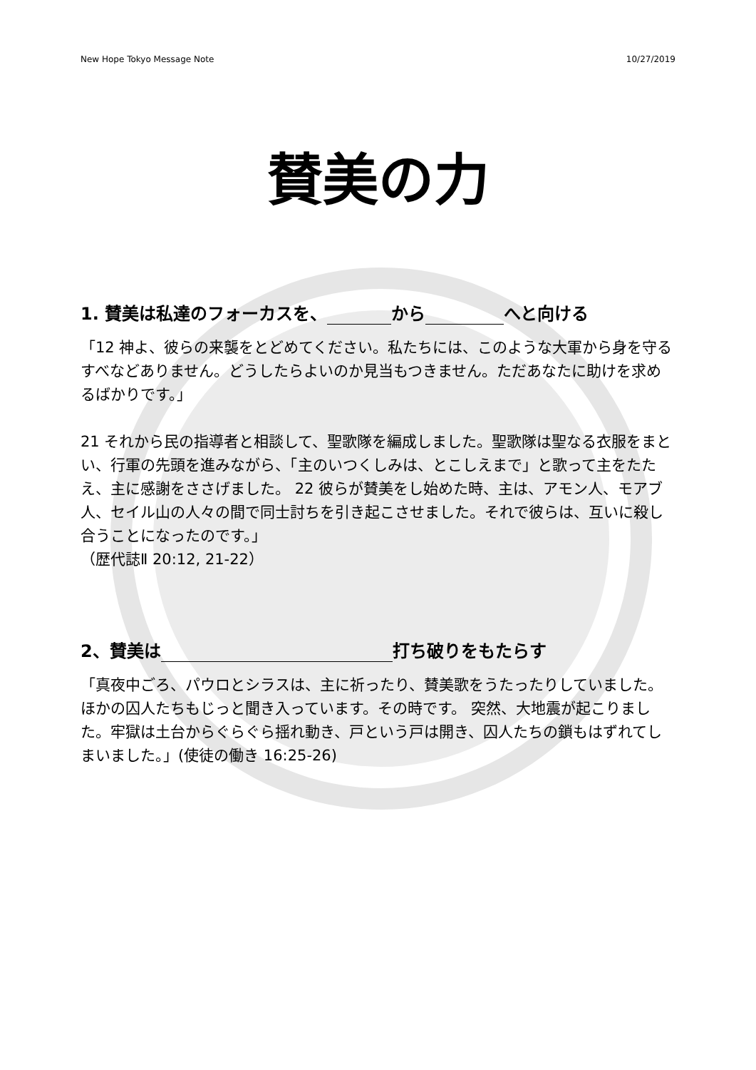New Hope Tokyo Message Note 10/27/2019
賛美の力
1. 賛美は私達のフォーカスを、 から へと向ける
「12 神よ、彼らの来襲をとどめてください。私たちには、このような大軍から身を守るすべなどありません。どうしたらよいのか見当もつきません。ただあなたに助けを求めるばかりです。」
21 それから民の指導者と相談して、聖歌隊を編成しました。聖歌隊は聖なる衣服をまとい、行軍の先頭を進みながら、「主のいつくしみは、とこしえまで」と歌って主をたたえ、主に感謝をささげました。 22 彼らが賛美をし始めた時、主は、アモン人、モアブ人、セイル山の人々の間で同士討ちを引き起こさせました。それで彼らは、互いに殺し合うことになったのです。」
（歴代誌Ⅱ 20:12, 21-22）
2、賛美は 打ち破りをもたらす
「真夜中ごろ、パウロとシラスは、主に祈ったり、賛美歌をうたったりしていました。ほかの囚人たちもじっと聞き入っています。その時です。 突然、大地震が起こりました。牢獄は土台からぐらぐら揺れ動き、戸という戸は開き、囚人たちの鎖もはずれてしまいました。」(使徒の働き 16:25-26)